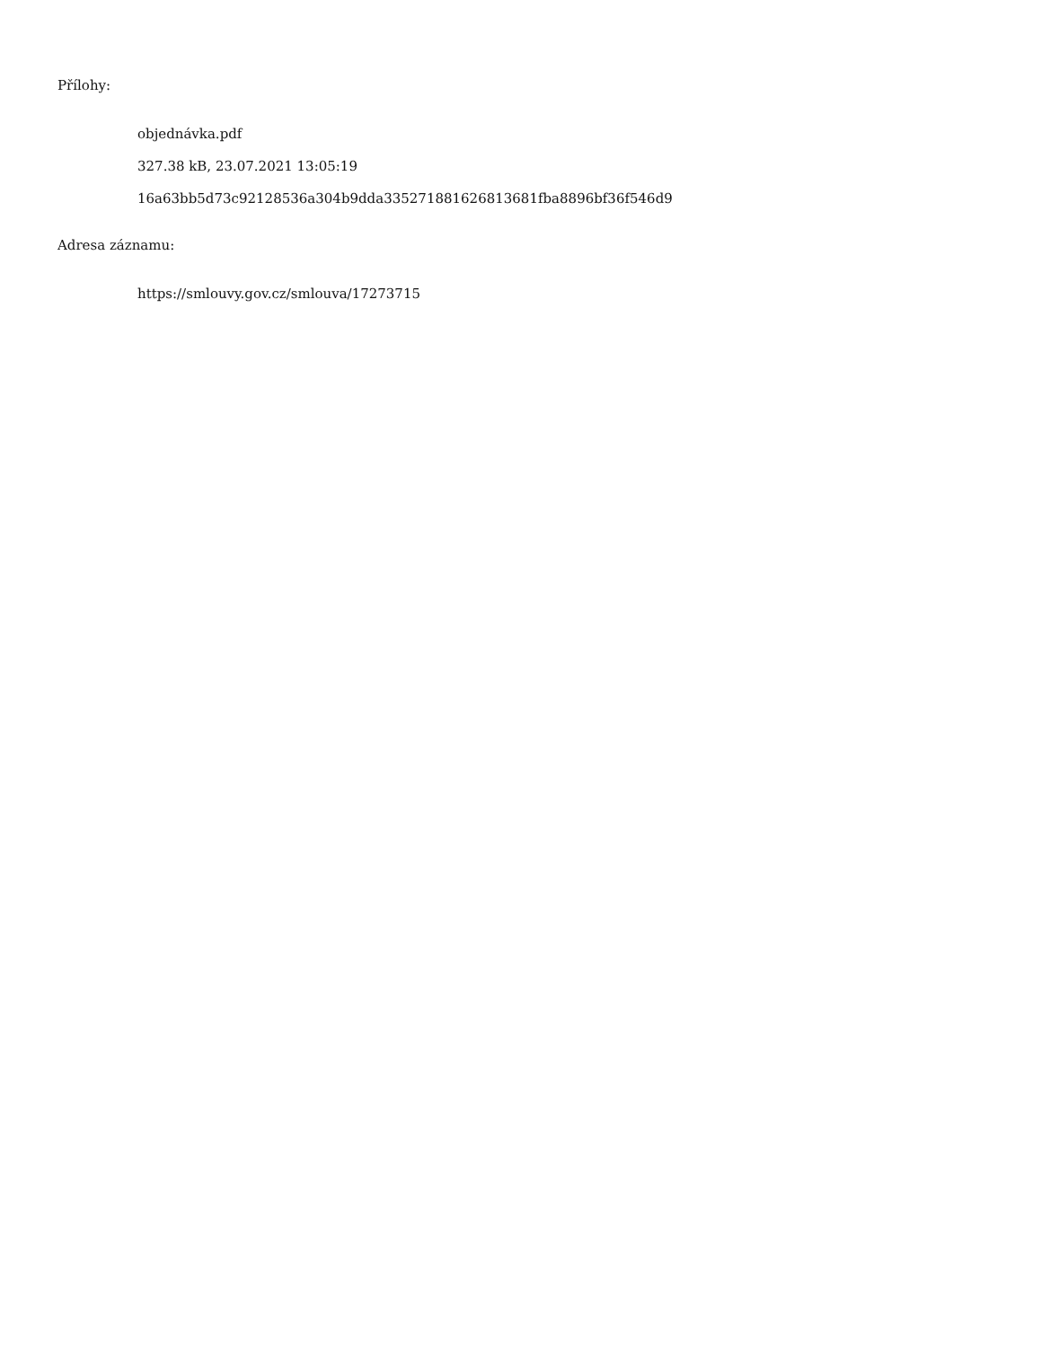Přílohy:
objednávka.pdf
327.38 kB, 23.07.2021 13:05:19
16a63bb5d73c92128536a304b9dda335271881626813681fba8896bf36f546d9
Adresa záznamu:
https://smlouvy.gov.cz/smlouva/17273715